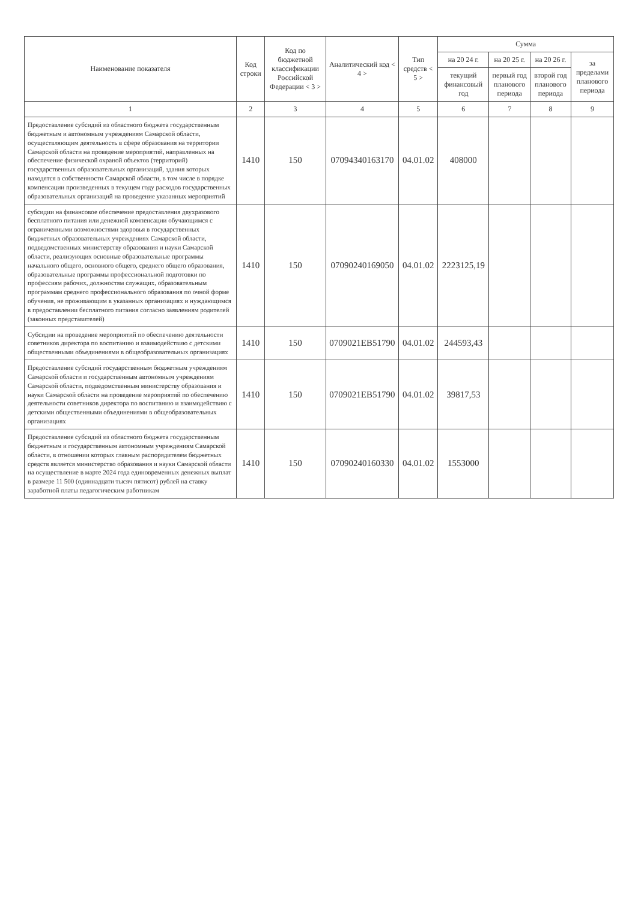| Наименование показателя | Код строки | Код по бюджетной классификации Российской Федерации < 3 > | Аналитический код < 4 > | Тип средств < 5 > | Сумма | | | |
| --- | --- | --- | --- | --- | --- | --- | --- | --- |
| | | | | | на 20 24 г. | на 20 25 г. | на 20 26 г. | за пределами планового периода |
| | | | | | текущий финансовый год | первый год планового периода | второй год планового периода | |
| 1 | 2 | 3 | 4 | 5 | 6 | 7 | 8 | 9 |
| Предоставление субсидий из областного бюджета государственным бюджетным и автономным учреждениям Самарской области, осуществляющим деятельность в сфере образования на территории Самарской области на проведение мероприятий, направленных на обеспечение физической охраной объектов (территорий) государственных образовательных организаций, здания которых находятся в собственности Самарской области, в том числе в порядке компенсации произведенных в текущем году расходов государственных образовательных организаций на проведение указанных мероприятий | 1410 | 150 | 0709434016317​0 | 04.01.02 | 408000 | | | |
| субсидии на финансовое обеспечение предоставления двухразового бесплатного питания или денежной компенсации обучающимся с ограниченными возможностями здоровья в государственных бюджетных образовательных учреждениях Самарской области, подведомственных министерству образования и науки Самарской области, реализующих основные образовательные программы начального общего, основного общего, среднего общего образования, образовательные программы профессиональной подготовки по профессиям рабочих, должностям служащих, образовательным программам среднего профессионального образования по очной форме обучения, не проживающим в указанных организациях и нуждающимся в предоставлении бесплатного питания согласно заявлениям родителей (законных представителей) | 1410 | 150 | 07090240169050 | 04.01.02 | 2223125,19 | | | |
| Субсидии на проведение мероприятий по обеспечению деятельности советников директора по воспитанию и взаимодействию с детскими общественными объединениями в общеобразовательных организациях | 1410 | 150 | 0709021EB51790 | 04.01.02 | 244593,43 | | | |
| Предоставление субсидий государственным бюджетным учреждениям Самарской области и государственным автономным учреждениям Самарской области, подведомственным министерству образования и науки Самарской области на проведение мероприятий по обеспечению деятельности советников директора по воспитанию и взаимодействию с детскими общественными объединениями в общеобразовательных организациях | 1410 | 150 | 0709021EB51790 | 04.01.02 | 39817,53 | | | |
| Предоставление субсидий из областного бюджета государственным бюджетным и государственным автономным учреждениям Самарской области, в отношении которых главным распорядителем бюджетных средств является министерство образования и науки Самарской области на осуществление в марте 2024 года единовременных денежных выплат в размере 11 500 (одиннадцати тысяч пятисот) рублей на ставку заработной платы педагогическим работникам | 1410 | 150 | 07090240160330 | 04.01.02 | 1553000 | | | |